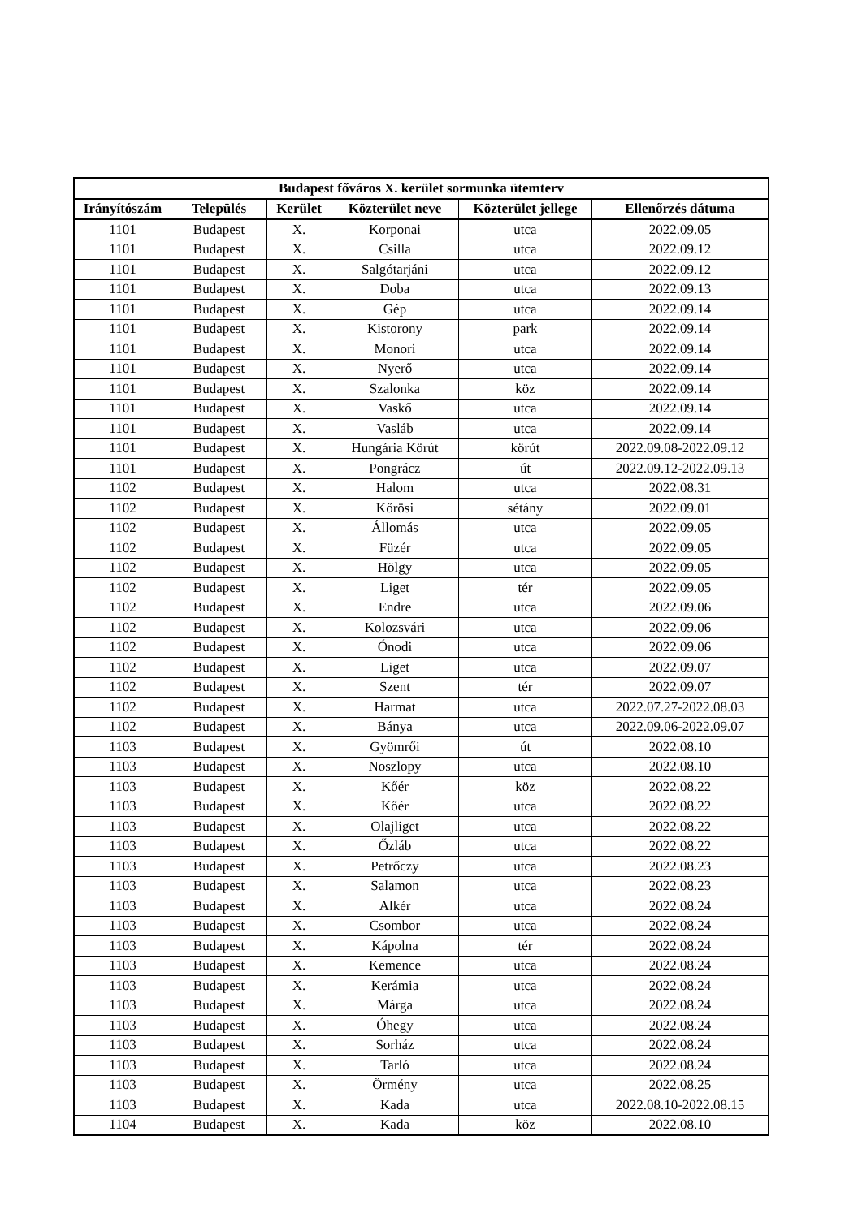| Budapest főváros X. kerület sormunka ütemterv | | | | | |
| --- | --- | --- | --- | --- | --- |
| Irányítószám | Település | Kerület | Közterület neve | Közterület jellege | Ellenőrzés dátuma |
| 1101 | Budapest | X. | Korponai | utca | 2022.09.05 |
| 1101 | Budapest | X. | Csilla | utca | 2022.09.12 |
| 1101 | Budapest | X. | Salgótarjáni | utca | 2022.09.12 |
| 1101 | Budapest | X. | Doba | utca | 2022.09.13 |
| 1101 | Budapest | X. | Gép | utca | 2022.09.14 |
| 1101 | Budapest | X. | Kistorony | park | 2022.09.14 |
| 1101 | Budapest | X. | Monori | utca | 2022.09.14 |
| 1101 | Budapest | X. | Nyerő | utca | 2022.09.14 |
| 1101 | Budapest | X. | Szalonka | köz | 2022.09.14 |
| 1101 | Budapest | X. | Vaskő | utca | 2022.09.14 |
| 1101 | Budapest | X. | Vasláb | utca | 2022.09.14 |
| 1101 | Budapest | X. | Hungária Körút | körút | 2022.09.08-2022.09.12 |
| 1101 | Budapest | X. | Pongrácz | út | 2022.09.12-2022.09.13 |
| 1102 | Budapest | X. | Halom | utca | 2022.08.31 |
| 1102 | Budapest | X. | Kőrösi | sétány | 2022.09.01 |
| 1102 | Budapest | X. | Állomás | utca | 2022.09.05 |
| 1102 | Budapest | X. | Füzér | utca | 2022.09.05 |
| 1102 | Budapest | X. | Hölgy | utca | 2022.09.05 |
| 1102 | Budapest | X. | Liget | tér | 2022.09.05 |
| 1102 | Budapest | X. | Endre | utca | 2022.09.06 |
| 1102 | Budapest | X. | Kolozsvári | utca | 2022.09.06 |
| 1102 | Budapest | X. | Ónodi | utca | 2022.09.06 |
| 1102 | Budapest | X. | Liget | utca | 2022.09.07 |
| 1102 | Budapest | X. | Szent | tér | 2022.09.07 |
| 1102 | Budapest | X. | Harmat | utca | 2022.07.27-2022.08.03 |
| 1102 | Budapest | X. | Bánya | utca | 2022.09.06-2022.09.07 |
| 1103 | Budapest | X. | Gyömrői | út | 2022.08.10 |
| 1103 | Budapest | X. | Noszlopy | utca | 2022.08.10 |
| 1103 | Budapest | X. | Kőér | köz | 2022.08.22 |
| 1103 | Budapest | X. | Kőér | utca | 2022.08.22 |
| 1103 | Budapest | X. | Olajliget | utca | 2022.08.22 |
| 1103 | Budapest | X. | Őzláb | utca | 2022.08.22 |
| 1103 | Budapest | X. | Petrőczy | utca | 2022.08.23 |
| 1103 | Budapest | X. | Salamon | utca | 2022.08.23 |
| 1103 | Budapest | X. | Alkér | utca | 2022.08.24 |
| 1103 | Budapest | X. | Csombor | utca | 2022.08.24 |
| 1103 | Budapest | X. | Kápolna | tér | 2022.08.24 |
| 1103 | Budapest | X. | Kemence | utca | 2022.08.24 |
| 1103 | Budapest | X. | Kerámia | utca | 2022.08.24 |
| 1103 | Budapest | X. | Márga | utca | 2022.08.24 |
| 1103 | Budapest | X. | Óhegy | utca | 2022.08.24 |
| 1103 | Budapest | X. | Sorház | utca | 2022.08.24 |
| 1103 | Budapest | X. | Tarló | utca | 2022.08.24 |
| 1103 | Budapest | X. | Örmény | utca | 2022.08.25 |
| 1103 | Budapest | X. | Kada | utca | 2022.08.10-2022.08.15 |
| 1104 | Budapest | X. | Kada | köz | 2022.08.10 |